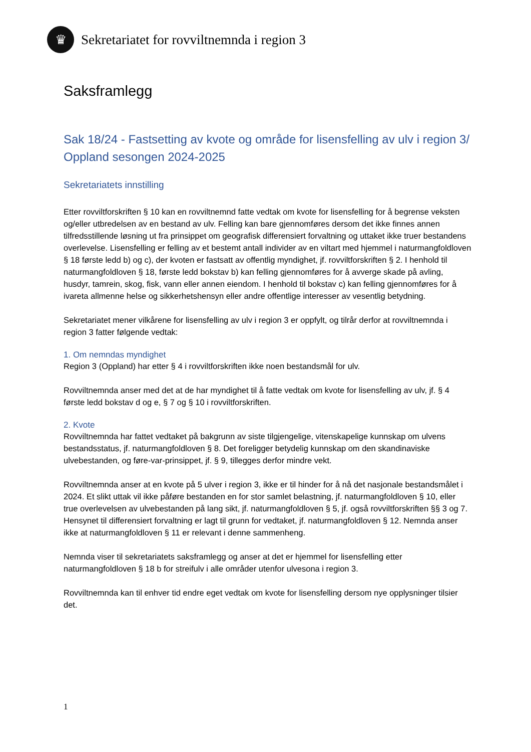♛
Sekretariatet for rovviltnemnda i region 3
Saksframlegg
Sak 18/24 - Fastsetting av kvote og område for lisensfelling av ulv i region 3/ Oppland sesongen 2024-2025
Sekretariatets innstilling
Etter rovviltforskriften § 10 kan en rovviltnemnd fatte vedtak om kvote for lisensfelling for å begrense veksten og/eller utbredelsen av en bestand av ulv. Felling kan bare gjennomføres dersom det ikke finnes annen tilfredsstillende løsning ut fra prinsippet om geografisk differensiert forvaltning og uttaket ikke truer bestandens overlevelse. Lisensfelling er felling av et bestemt antall individer av en viltart med hjemmel i naturmangfoldloven § 18 første ledd b) og c), der kvoten er fastsatt av offentlig myndighet, jf. rovviltforskriften § 2. I henhold til naturmangfoldloven § 18, første ledd bokstav b) kan felling gjennomføres for å avverge skade på avling, husdyr, tamrein, skog, fisk, vann eller annen eiendom. I henhold til bokstav c) kan felling gjennomføres for å ivareta allmenne helse og sikkerhetshensyn eller andre offentlige interesser av vesentlig betydning.
Sekretariatet mener vilkårene for lisensfelling av ulv i region 3 er oppfylt, og tilrår derfor at rovviltnemnda i region 3 fatter følgende vedtak:
1. Om nemndas myndighet
Region 3 (Oppland) har etter § 4 i rovviltforskriften ikke noen bestandsmål for ulv.
Rovviltnemnda anser med det at de har myndighet til å fatte vedtak om kvote for lisensfelling av ulv, jf. § 4 første ledd bokstav d og e, § 7 og § 10 i rovviltforskriften.
2. Kvote
Rovviltnemnda har fattet vedtaket på bakgrunn av siste tilgjengelige, vitenskapelige kunnskap om ulvens bestandsstatus, jf. naturmangfoldloven § 8. Det foreligger betydelig kunnskap om den skandinaviske ulvebestanden, og føre-var-prinsippet, jf. § 9, tillegges derfor mindre vekt.
Rovviltnemnda anser at en kvote på 5 ulver i region 3, ikke er til hinder for å nå det nasjonale bestandsmålet i 2024. Et slikt uttak vil ikke påføre bestanden en for stor samlet belastning, jf. naturmangfoldloven § 10, eller true overlevelsen av ulvebestanden på lang sikt, jf. naturmangfoldloven § 5, jf. også rovviltforskriften §§ 3 og 7. Hensynet til differensiert forvaltning er lagt til grunn for vedtaket, jf. naturmangfoldloven § 12. Nemnda anser ikke at naturmangfoldloven § 11 er relevant i denne sammenheng.
Nemnda viser til sekretariatets saksframlegg og anser at det er hjemmel for lisensfelling etter naturmangfoldloven § 18 b for streifulv i alle områder utenfor ulvesona i region 3.
Rovviltnemnda kan til enhver tid endre eget vedtak om kvote for lisensfelling dersom nye opplysninger tilsier det.
1